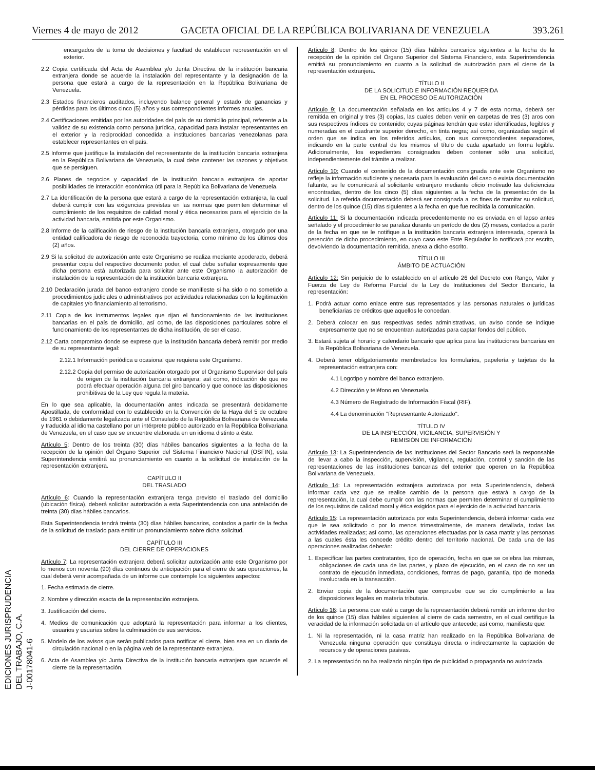Viernes 4 de mayo de 2012 GACETA OFICIAL DE LA REPÚBLICA BOLIVARIANA DE VENEZUELA 393.261
encargados de la toma de decisiones y facultad de establecer representación en el exterior.
2.2 Copia certificada del Acta de Asamblea y/o Junta Directiva de la institución bancaria extranjera donde se acuerde la instalación del representante y la designación de la persona que estará a cargo de la representación en la República Bolivariana de Venezuela.
2.3 Estados financieros auditados, incluyendo balance general y estado de ganancias y pérdidas para los últimos cinco (5) años y sus correspondientes informes anuales.
2.4 Certificaciones emitidas por las autoridades del país de su domicilio principal, referente a la validez de su existencia como persona jurídica, capacidad para instalar representantes en el exterior y la reciprocidad concedida a instituciones bancarias venezolanas para establecer representantes en el país.
2.5 Informe que justifique la instalación del representante de la institución bancaria extranjera en la República Bolivariana de Venezuela, la cual debe contener las razones y objetivos que se persiguen.
2.6 Planes de negocios y capacidad de la institución bancaria extranjera de aportar posibilidades de interacción económica útil para la República Bolivariana de Venezuela.
2.7 La identificación de la persona que estará a cargo de la representación extranjera, la cual deberá cumplir con las exigencias previstas en las normas que permiten determinar el cumplimiento de los requisitos de calidad moral y ética necesarios para el ejercicio de la actividad bancaria, emitida por este Organismo.
2.8 Informe de la calificación de riesgo de la institución bancaria extranjera, otorgado por una entidad calificadora de riesgo de reconocida trayectoria, como mínimo de los últimos dos (2) años.
2.9 Si la solicitud de autorización ante este Organismo se realiza mediante apoderado, deberá presentar copia del respectivo documento poder, el cual debe señalar expresamente que dicha persona está autorizada para solicitar ante este Organismo la autorización de instalación de la representación de la institución bancaria extranjera.
2.10 Declaración jurada del banco extranjero donde se manifieste si ha sido o no sometido a procedimientos judiciales o administrativos por actividades relacionadas con la legitimación de capitales y/o financiamiento al terrorismo.
2.11 Copia de los instrumentos legales que rijan el funcionamiento de las instituciones bancarias en el país de domicilio, así como, de las disposiciones particulares sobre el funcionamiento de los representantes de dicha institución, de ser el caso.
2.12 Carta compromiso donde se exprese que la institución bancaria deberá remitir por medio de su representante legal:
2.12.1 Información periódica u ocasional que requiera este Organismo.
2.12.2 Copia del permiso de autorización otorgado por el Organismo Supervisor del país de origen de la institución bancaria extranjera; así como, indicación de que no podrá efectuar operación alguna del giro bancario y que conoce las disposiciones prohibitivas de la Ley que regula la materia.
En lo que sea aplicable, la documentación antes indicada se presentará debidamente Apostillada, de conformidad con lo establecido en la Convención de la Haya del 5 de octubre de 1961 o debidamente legalizada ante el Consulado de la República Bolivariana de Venezuela y traducida al idioma castellano por un intérprete público autorizado en la República Bolivariana de Venezuela, en el caso que se encuentre elaborada en un idioma distinto a éste.
Artículo 5: Dentro de los treinta (30) días hábiles bancarios siguientes a la fecha de la recepción de la opinión del Órgano Superior del Sistema Financiero Nacional (OSFIN), esta Superintendencia emitirá su pronunciamiento en cuanto a la solicitud de instalación de la representación extranjera.
CAPÍTULO II
DEL TRASLADO
Artículo 6: Cuando la representación extranjera tenga previsto el traslado del domicilio (ubicación física), deberá solicitar autorización a esta Superintendencia con una antelación de treinta (30) días hábiles bancarios.
Esta Superintendencia tendrá treinta (30) días hábiles bancarios, contados a partir de la fecha de la solicitud de traslado para emitir un pronunciamiento sobre dicha solicitud.
CAPÍTULO III
DEL CIERRE DE OPERACIONES
Artículo 7: La representación extranjera deberá solicitar autorización ante este Organismo por lo menos con noventa (90) días continuos de anticipación para el cierre de sus operaciones, la cual deberá venir acompañada de un informe que contemple los siguientes aspectos:
1. Fecha estimada de cierre.
2. Nombre y dirección exacta de la representación extranjera.
3. Justificación del cierre.
4. Medios de comunicación que adoptará la representación para informar a los clientes, usuarios y usuarias sobre la culminación de sus servicios.
5. Modelo de los avisos que serán publicados para notificar el cierre, bien sea en un diario de circulación nacional o en la página web de la representante extranjera.
6. Acta de Asamblea y/o Junta Directiva de la institución bancaria extranjera que acuerde el cierre de la representación.
Artículo 8: Dentro de los quince (15) días hábiles bancarios siguientes a la fecha de la recepción de la opinión del Órgano Superior del Sistema Financiero, esta Superintendencia emitirá su pronunciamiento en cuanto a la solicitud de autorización para el cierre de la representación extranjera.
TÍTULO II
DE LA SOLICITUD E INFORMACIÓN REQUERIDA
EN EL PROCESO DE AUTORIZACIÓN
Artículo 9: La documentación señalada en los artículos 4 y 7 de esta norma, deberá ser remitida en original y tres (3) copias, las cuales deben venir en carpetas de tres (3) aros con sus respectivos índices de contenido; cuyas páginas tendrán que estar identificadas, legibles y numeradas en el cuadrante superior derecho, en tinta negra; así como, organizadas según el orden que se indica en los referidos artículos, con sus correspondientes separadores, indicando en la parte central de los mismos el título de cada apartado en forma legible. Adicionalmente, los expedientes consignados deben contener sólo una solicitud, independientemente del trámite a realizar.
Artículo 10: Cuando el contenido de la documentación consignada ante este Organismo no refleje la información suficiente y necesaria para la evaluación del caso o exista documentación faltante, se le comunicará al solicitante extranjero mediante oficio motivado las deficiencias encontradas, dentro de los cinco (5) días siguientes a la fecha de la presentación de la solicitud. La referida documentación deberá ser consignada a los fines de tramitar su solicitud, dentro de los quince (15) días siguientes a la fecha en que fue recibida la comunicación.
Artículo 11: Si la documentación indicada precedentemente no es enviada en el lapso antes señalado y el procedimiento se paraliza durante un período de dos (2) meses, contados a partir de la fecha en que se le notifique a la institución bancaria extranjera interesada, operará la perención de dicho procedimiento, en cuyo caso este Ente Regulador lo notificará por escrito, devolviendo la documentación remitida, anexa a dicho escrito.
TÍTULO III
ÁMBITO DE ACTUACIÓN
Artículo 12: Sin perjuicio de lo establecido en el artículo 26 del Decreto con Rango, Valor y Fuerza de Ley de Reforma Parcial de la Ley de Instituciones del Sector Bancario, la representación:
1. Podrá actuar como enlace entre sus representados y las personas naturales o jurídicas beneficiarias de créditos que aquellos le concedan.
2. Deberá colocar en sus respectivas sedes administrativas, un aviso donde se indique expresamente que no se encuentran autorizadas para captar fondos del público.
3. Estará sujeta al horario y calendario bancario que aplica para las instituciones bancarias en la República Bolivariana de Venezuela.
4. Deberá tener obligatoriamente membretados los formularios, papelería y tarjetas de la representación extranjera con:
4.1 Logotipo y nombre del banco extranjero.
4.2 Dirección y teléfono en Venezuela.
4.3 Número de Registrado de Información Fiscal (RIF).
4.4 La denominación "Representante Autorizado".
TÍTULO IV
DE LA INSPECCIÓN, VIGILANCIA, SUPERVISIÓN Y
REMISIÓN DE INFORMACIÓN
Artículo 13: La Superintendencia de las Instituciones del Sector Bancario será la responsable de llevar a cabo la inspección, supervisión, vigilancia, regulación, control y sanción de las representaciones de las instituciones bancarias del exterior que operen en la República Bolivariana de Venezuela.
Artículo 14: La representación extranjera autorizada por esta Superintendencia, deberá informar cada vez que se realice cambio de la persona que estará a cargo de la representación, la cual debe cumplir con las normas que permiten determinar el cumplimiento de los requisitos de calidad moral y ética exigidos para el ejercicio de la actividad bancaria.
Artículo 15: La representación autorizada por esta Superintendencia, deberá informar cada vez que le sea solicitado o por lo menos trimestralmente, de manera detallada, todas las actividades realizadas; así como, las operaciones efectuadas por la casa matriz y las personas a las cuales ésta les concede crédito dentro del territorio nacional. De cada una de las operaciones realizadas deberán:
1. Especificar las partes contratantes, tipo de operación, fecha en que se celebra las mismas, obligaciones de cada una de las partes, y plazo de ejecución, en el caso de no ser un contrato de ejecución inmediata, condiciones, formas de pago, garantía, tipo de moneda involucrada en la transacción.
2. Enviar copia de la documentación que compruebe que se dio cumplimiento a las disposiciones legales en materia tributaria.
Artículo 16: La persona que esté a cargo de la representación deberá remitir un informe dentro de los quince (15) días hábiles siguientes al cierre de cada semestre, en el cual certifique la veracidad de la información solicitada en el artículo que antecede; así como, manifieste que:
1. Ni la representación, ni la casa matriz han realizado en la República Bolivariana de Venezuela ninguna operación que constituya directa o indirectamente la captación de recursos y de operaciones pasivas.
2. La representación no ha realizado ningún tipo de publicidad o propaganda no autorizada.
EDICIONES JURISPRUDENCIA
DEL TRABAJO, C.A.
J-00178041-6